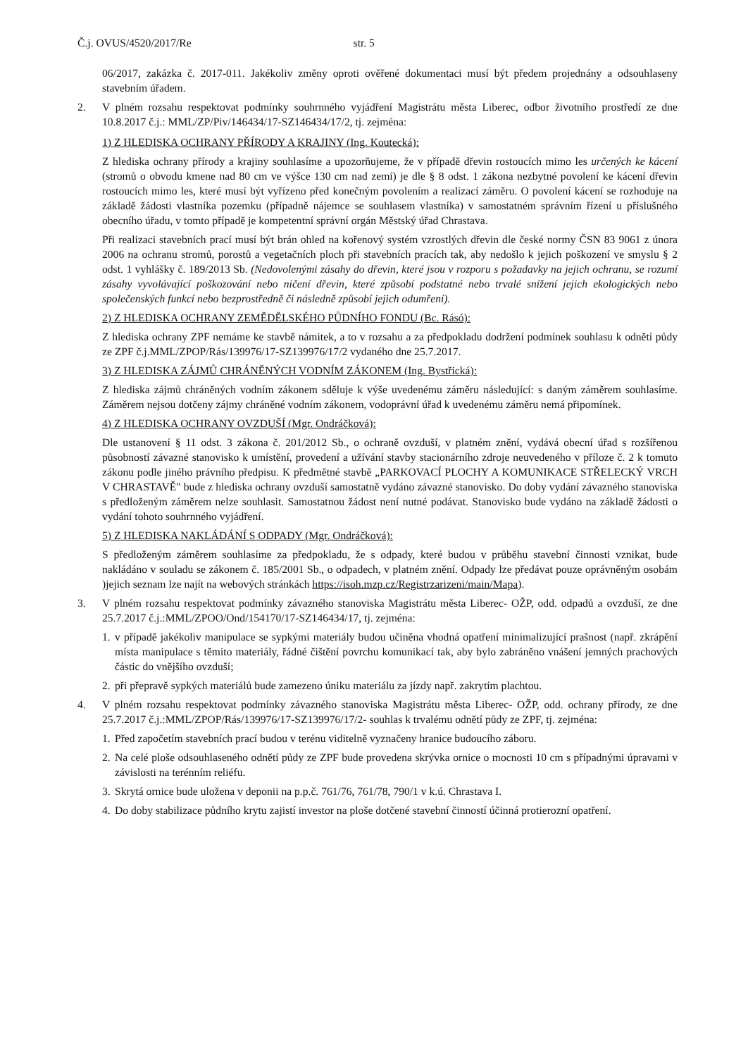Č.j. OVUS/4520/2017/Re str. 5
06/2017, zakázka č. 2017-011. Jakékoliv změny oproti ověřené dokumentaci musí být předem projednány a odsouhlaseny stavebním úřadem.
2. V plném rozsahu respektovat podmínky souhrnného vyjádření Magistrátu města Liberec, odbor životního prostředí ze dne 10.8.2017 č.j.: MML/ZP/Piv/146434/17-SZ146434/17/2, tj. zejména:
1) Z HLEDISKA OCHRANY PŘÍRODY A KRAJINY (Ing. Koutecká):
Z hlediska ochrany přírody a krajiny souhlasíme a upozorňujeme, že v případě dřevin rostoucích mimo les určených ke kácení (stromů o obvodu kmene nad 80 cm ve výšce 130 cm nad zemí) je dle § 8 odst. 1 zákona nezbytné povolení ke kácení dřevin rostoucích mimo les, které musí být vyřízeno před konečným povolením a realizací záměru. O povolení kácení se rozhoduje na základě žádosti vlastníka pozemku (případně nájemce se souhlasem vlastníka) v samostatném správním řízení u příslušného obecního úřadu, v tomto případě je kompetentní správní orgán Městský úřad Chrastava.
Při realizaci stavebních prací musí být brán ohled na kořenový systém vzrostlých dřevin dle české normy ČSN 83 9061 z února 2006 na ochranu stromů, porostů a vegetačních ploch při stavebních pracích tak, aby nedošlo k jejich poškození ve smyslu § 2 odst. 1 vyhlášky č. 189/2013 Sb. (Nedovolenými zásahy do dřevin, které jsou v rozporu s požadavky na jejich ochranu, se rozumí zásahy vyvolávající poškozování nebo ničení dřevin, které způsobí podstatné nebo trvalé snížení jejich ekologických nebo společenských funkcí nebo bezprostředně či následně způsobí jejich odumření).
2) Z HLEDISKA OCHRANY ZEMĚDĚLSKÉHO PŮDNÍHO FONDU (Bc. Rásó):
Z hlediska ochrany ZPF nemáme ke stavbě námitek, a to v rozsahu a za předpokladu dodržení podmínek souhlasu k odnětí půdy ze ZPF č.j.MML/ZPOP/Rás/139976/17-SZ139976/17/2 vydaného dne 25.7.2017.
3) Z HLEDISKA ZÁJMŮ CHRÁNĚNÝCH VODNÍM ZÁKONEM (Ing. Bystřická):
Z hlediska zájmů chráněných vodním zákonem sděluje k výše uvedenému záměru následující: s daným záměrem souhlasíme. Záměrem nejsou dotčeny zájmy chráněné vodním zákonem, vodoprávní úřad k uvedenému záměru nemá připomínek.
4) Z HLEDISKA OCHRANY OVZDUŠÍ (Mgr. Ondráčková):
Dle ustanovení § 11 odst. 3 zákona č. 201/2012 Sb., o ochraně ovzduší, v platném znění, vydává obecní úřad s rozšířenou působností závazné stanovisko k umístění, provedení a užívání stavby stacionárního zdroje neuvedeného v příloze č. 2 k tomuto zákonu podle jiného právního předpisu. K předmětné stavbě „PARKOVACÍ PLOCHY A KOMUNIKACE STŘELECKÝ VRCH V CHRASTAVĚ" bude z hlediska ochrany ovzduší samostatně vydáno závazné stanovisko. Do doby vydání závazného stanoviska s předloženým záměrem nelze souhlasit. Samostatnou žádost není nutné podávat. Stanovisko bude vydáno na základě žádosti o vydání tohoto souhrnného vyjádření.
5) Z HLEDISKA NAKLÁDÁNÍ S ODPADY (Mgr. Ondráčková):
S předloženým záměrem souhlasíme za předpokladu, že s odpady, které budou v průběhu stavební činnosti vznikat, bude nakládáno v souladu se zákonem č. 185/2001 Sb., o odpadech, v platném znění. Odpady lze předávat pouze oprávněným osobám )jejich seznam lze najít na webových stránkách https://isoh.mzp.cz/Registrzarizeni/main/Mapa).
3. V plném rozsahu respektovat podmínky závazného stanoviska Magistrátu města Liberec- OŽP, odd. odpadů a ovzduší, ze dne 25.7.2017 č.j.:MML/ZPOO/Ond/154170/17-SZ146434/17, tj. zejména:
1.
v případě jakékoliv manipulace se sypkými materiály budou učiněna vhodná opatření minimalizující prašnost (např. zkrápění místa manipulace s těmito materiály, řádné čištění povrchu komunikací tak, aby bylo zabráněno vnášení jemných prachových částic do vnějšího ovzduší;
2.
při přepravě sypkých materiálů bude zamezeno úniku materiálu za jízdy např. zakrytím plachtou.
4. V plném rozsahu respektovat podmínky závazného stanoviska Magistrátu města Liberec- OŽP, odd. ochrany přírody, ze dne 25.7.2017 č.j.:MML/ZPOP/Rás/139976/17-SZ139976/17/2- souhlas k trvalému odnětí půdy ze ZPF, tj. zejména:
1.
Před započetím stavebních prací budou v terénu viditelně vyznačeny hranice budoucího záboru.
2.
Na celé ploše odsouhlaseného odnětí půdy ze ZPF bude provedena skrývka ornice o mocnosti 10 cm s případnými úpravami v závislosti na terénním reliéfu.
3.
Skrytá ornice bude uložena v deponii na p.p.č. 761/76, 761/78, 790/1 v k.ú. Chrastava I.
4.
Do doby stabilizace půdního krytu zajistí investor na ploše dotčené stavební činností účinná protierozní opatření.